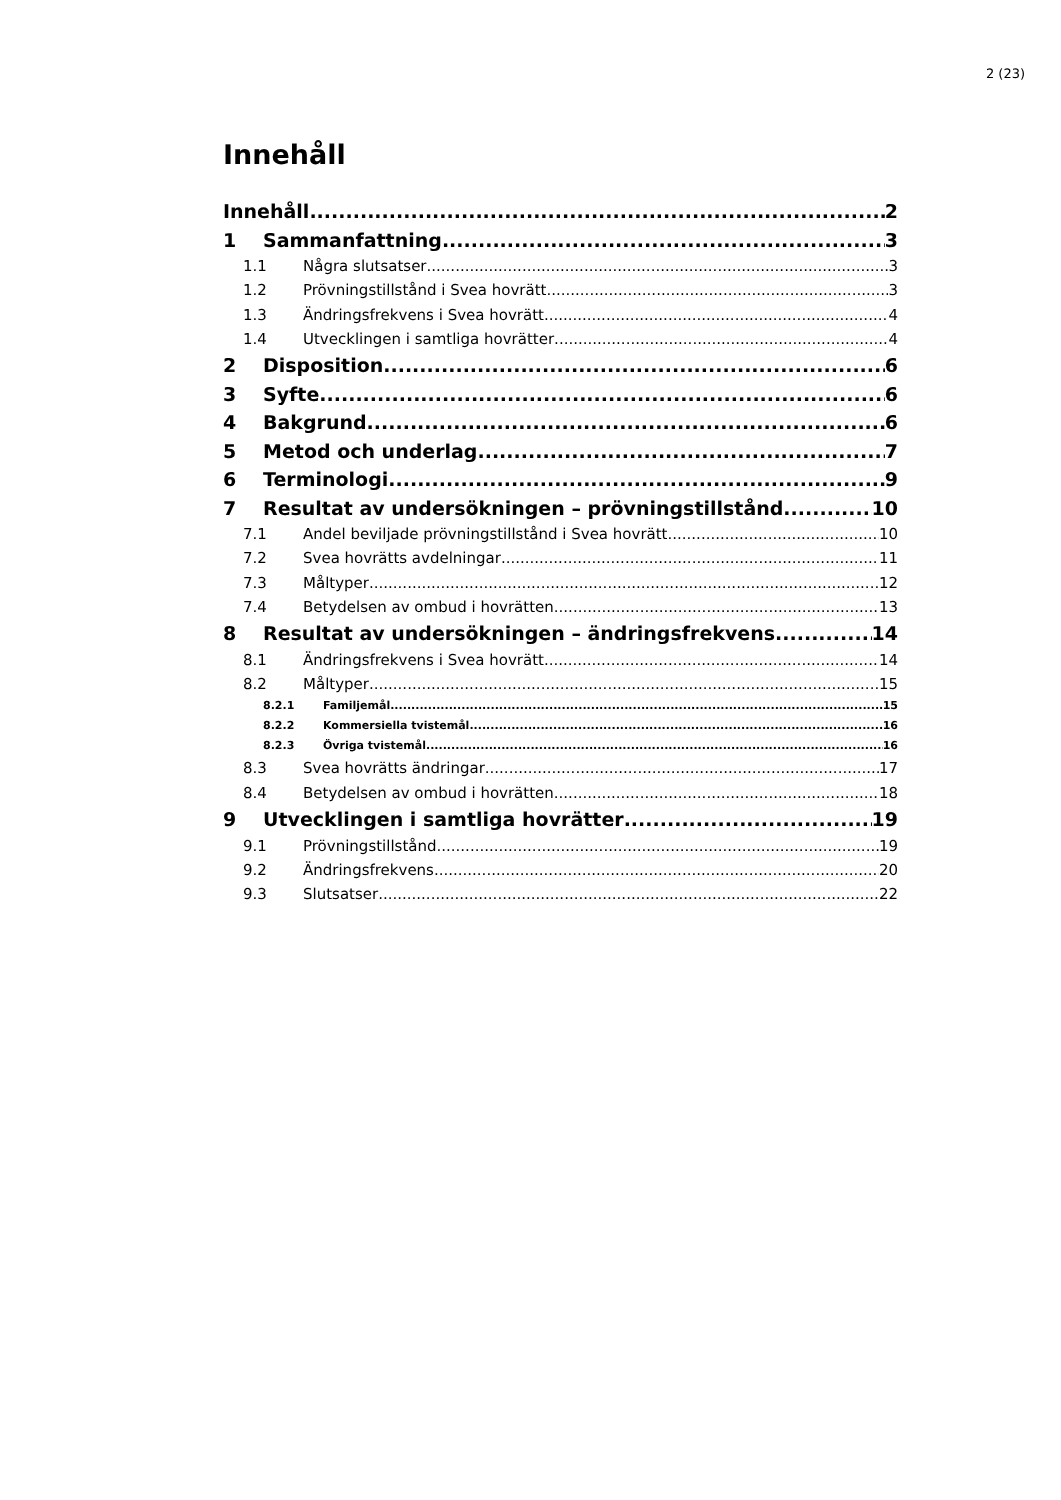2 (23)
Innehåll
Innehåll 2
1 Sammanfattning 3
1.1 Några slutsatser 3
1.2 Prövningstillstånd i Svea hovrätt 3
1.3 Ändringsfrekvens i Svea hovrätt 4
1.4 Utvecklingen i samtliga hovrätter 4
2 Disposition 6
3 Syfte 6
4 Bakgrund 6
5 Metod och underlag 7
6 Terminologi 9
7 Resultat av undersökningen – prövningstillstånd 10
7.1 Andel beviljade prövningstillstånd i Svea hovrätt 10
7.2 Svea hovrätts avdelningar 11
7.3 Måltyper 12
7.4 Betydelsen av ombud i hovrätten 13
8 Resultat av undersökningen – ändringsfrekvens 14
8.1 Ändringsfrekvens i Svea hovrätt 14
8.2 Måltyper 15
8.2.1 Familjemål 15
8.2.2 Kommersiella tvistemål 16
8.2.3 Övriga tvistemål 16
8.3 Svea hovrätts ändringar 17
8.4 Betydelsen av ombud i hovrätten 18
9 Utvecklingen i samtliga hovrätter 19
9.1 Prövningstillstånd 19
9.2 Ändringsfrekvens 20
9.3 Slutsatser 22